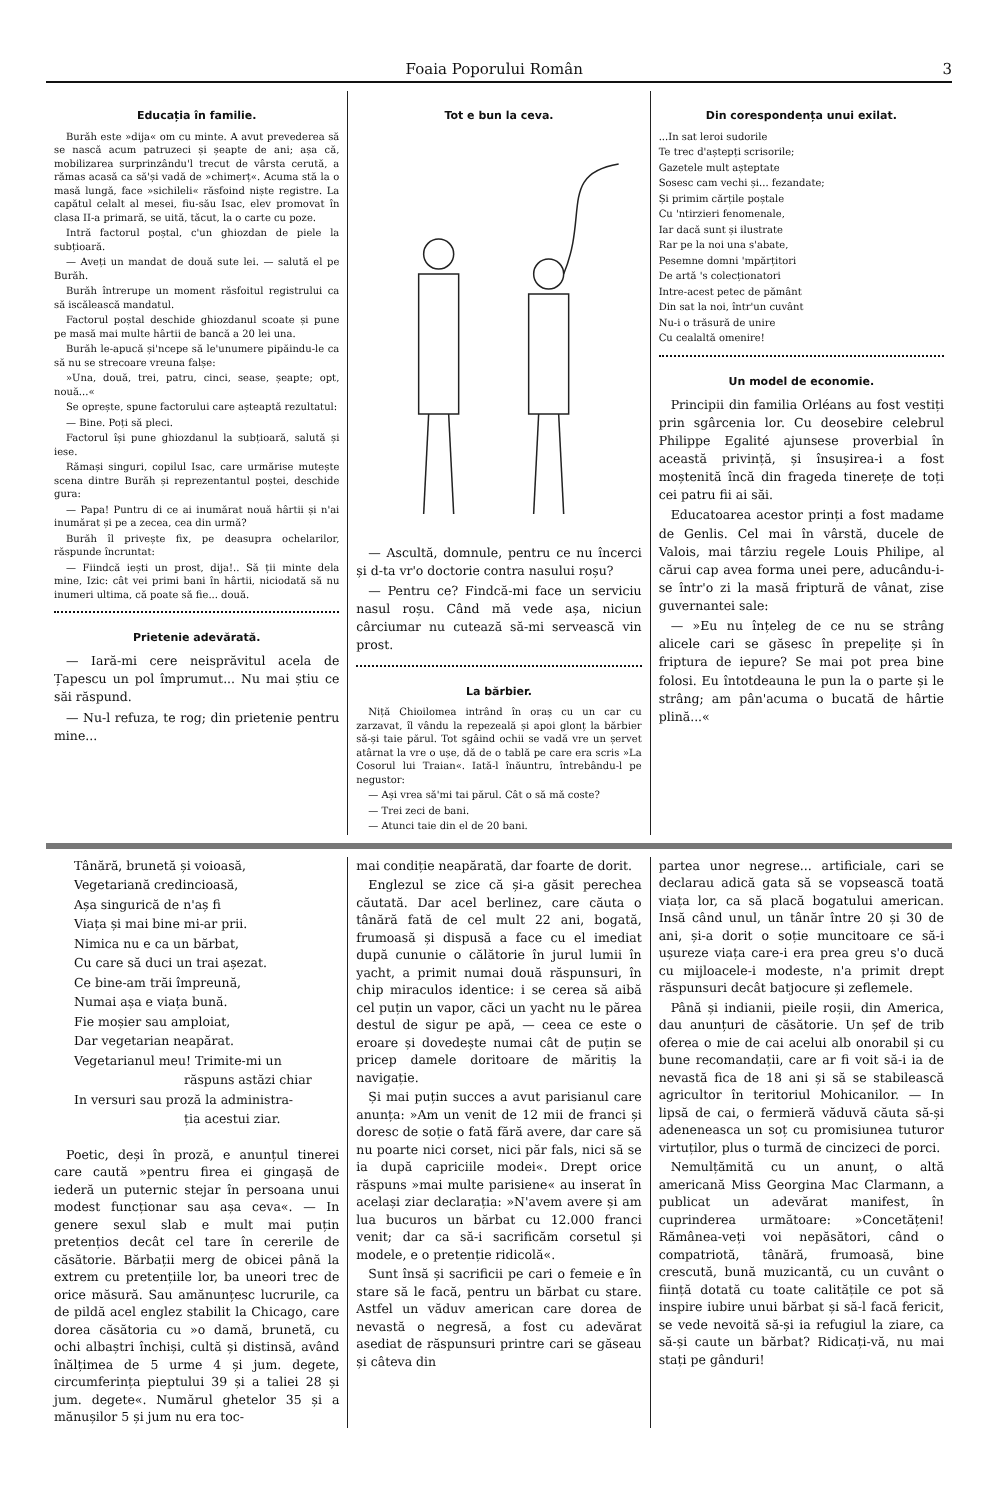Foaia Poporului Român 3
Educația în familie.
Burăh este »dija« om cu minte. A avut prevederea să se nască acum patruzeci și șeapte de ani; așa că, mobilizarea surprinzându'l trecut de vârsta cerută, a rămas acasă ca să'și vadă de »chimerț«. Acuma stă la o masă lungă, face »sichileli« răsfoind niște registre. La capătul celalt al mesei, fiu-său Isac, elev promovat în clasa II-a primară, se uită, tăcut, la o carte cu poze.
Intră factorul poștal, c'un ghiozdan de piele la subțioară.
— Aveți un mandat de două sute lei. — salută el pe Burăh.
Burăh întrerupe un moment răsfoitul registrului ca să iscălească mandatul.
Factorul poștal deschide ghiozdanul scoate și pune pe masă mai multe hârtii de bancă a 20 lei una.
Burăh le-apucă și'ncepe să le'unumere pipăindu-le ca să nu se strecoare vreuna falșe:
»Una, două, trei, patru, cinci, sease, șeapte; opt, nouă...«
Se oprește, spune factorului care așteaptă rezultatul:
— Bine. Poți să pleci.
Factorul își pune ghiozdanul la subțioară, salută și iese.
Rămași singuri, copilul Isac, care urmărise mutește scena dintre Burăh și reprezentantul poștei, deschide gura:
— Papa! Puntru di ce ai inumărat nouă hârtii și n'ai inumărat și pe a zecea, cea din urmă?
Burăh îl privește fix, pe deasupra ochelarilor, răspunde încruntat:
— Fiindcă iești un prost, dija!.. Să ții minte dela mine, Izic: cât vei primi bani în hârtii, niciodată să nu inumeri ultima, că poate să fie... două.
Prietenie adevărată.
— Iară-mi cere neisprăvitul acela de Țapescu un pol împrumut... Nu mai știu ce săi răspund.
— Nu-l refuza, te rog; din prietenie pentru mine...
Tot e bun la ceva.
— Ascultă, domnule, pentru ce nu încerci și d-ta vr'o doctorie contra nasului roșu?
— Pentru ce? Findcă-mi face un serviciu nasul roșu. Când mă vede așa, niciun cârciumar nu cutează să-mi servească vin prost.
La bărbier.
Niță Chioilomea intrând în oraș cu un car cu zarzavat, îl vându la repezeală și apoi glonț la bărbier să-și taie părul. Tot sgâind ochii se vadă vre un șervet atârnat la vre o ușe, dă de o tablă pe care era scris »La Cosorul lui Traian«. Iată-l înăuntru, întrebându-l pe negustor:
— Ași vrea să'mi tai părul. Cât o să mă coste?
— Trei zeci de bani.
— Atunci taie din el de 20 bani.
Din corespondența unui exilat.
...In sat leroi sudorile
Te trec d'aștepți scrisorile;
Gazetele mult așteptate
Sosesc cam vechi și... fezandate;
Și primim cărțile poștale
Cu 'ntirzieri fenomenale,
Iar dacă sunt și ilustrate
Rar pe la noi una s'abate,
Pesemne domni 'mpărțitori
De artă 's colecționatori
Intre-acest petec de pământ
Din sat la noi, într'un cuvânt
Nu-i o trăsură de unire
Cu cealaltă omenire!
Un model de economie.
Principii din familia Orléans au fost vestiți prin sgârcenia lor. Cu deosebire celebrul Philippe Egalité ajunsese proverbial în această privință, și însușirea-i a fost moștenită încă din fragedа tinerețe de toți cei patru fii ai săi.
Educatoarea acestor prinți a fost madame de Genlis. Cel mai în vârstă, ducele de Valois, mai târziu regele Louis Philipe, al cărui cap avea forma unei pere, aducându-i-se într'o zi la masă friptură de vânat, zise guvernantei sale:
— »Eu nu înțeleg de ce nu se strâng alicele cari se găsesc în prepelițe și în friptura de iepure? Se mai pot prea bine folosi. Eu întotdeauna le pun la o parte și le strâng; am pân'acuma o bucată de hârtie plină...«
Tânără, brunetă și voioasă,
Vegetariană credincioasă,
Așa singurică de n'aș fi
Viața și mai bine mi-ar prii.
Nimica nu e ca un bărbat,
Cu care să duci un trai așezat.
Ce bine-am trăi împreună,
Numai așa e viața bună.
Fie moșier sau amploiat,
Dar vegetarian neapărat.
Vegetarianul meu! Trimite-mi un
răspuns astăzi chiar
In versuri sau proză la administra-
ția acestui ziar.
Poetic, deși în proză, e anunțul tinerei care caută »pentru firea ei gingașă de iederă un puternic stejar în persoana unui modest funcționar sau așa ceva«. — In genere sexul slab e mult mai puțin pretențios decât cel tare în cererile de căsătorie. Bărbații merg de obicei până la extrem cu pretențiile lor, ba uneori trec de orice măsură. Sau amănunțesc lucrurile, ca de pildă acel englez stabilit la Chicago, care dorea căsătoria cu »o damă, brunetă, cu ochi albaștri închiși, cultă și distinsă, având înălțimea de 5 urme 4 și jum. degete, circumferința pieptului 39 și a taliei 28 și jum. degete«. Numărul ghetelor 35 și a mănușilor 5 și jum nu era toc-
mai condiție neapărată, dar foarte de dorit.
Englezul se zice că și-a găsit perechea căutată. Dar acel berlinez, care căuta o tânără fată de cel mult 22 ani, bogată, frumoasă și dispusă a face cu el imediat după cununie o călătorie în jurul lumii în yacht, a primit numai două răspunsuri, în chip miraculos identice: i se cerea să aibă cel puțin un vapor, căci un yacht nu le părea destul de sigur pe apă, — ceea ce este o eroare și dovedește numai cât de puțin se pricep damele doritoare de măritiș la navigație.
Și mai puțin succes a avut parisianul care anunța: »Am un venit de 12 mii de franci și doresc de soție o fată fără avere, dar care să nu poarte nici corset, nici păr fals, nici să se ia după capriciile modei«. Drept orice răspuns »mai multe parisiene« au inserat în același ziar declarația: »N'avem avere și am lua bucuros un bărbat cu 12.000 franci venit; dar ca să-i sacrificăm corsetul și modele, e o pretenție ridicolă«.
Sunt însă și sacrificii pe cari o femeie e în stare să le facă, pentru un bărbat cu stare. Astfel un văduv american care dorea de nevastă o negresă, a fost cu adevărat asediat de răspunsuri printre cari se găseau și câteva din
partea unor negrese... artificiale, cari se declarau adică gata să se vopsească toată viața lor, ca să placă bogatului american. Insă când unul, un tânăr între 20 și 30 de ani, și-a dorit o soție muncitoare ce să-i ușureze viața care-i era prea greu s'o ducă cu mijloacele-i modeste, n'a primit drept răspunsuri decât batjocure și zeflemele.
Până și indianii, pieile roșii, din America, dau anunțuri de căsătorie. Un șef de trib oferea o mie de cai acelui alb onorabil și cu bune recomandații, care ar fi voit să-i ia de nevastă fica de 18 ani și să se stabilească agricultor în teritoriul Mohicanilor. — In lipsă de cai, o fermieră văduvă căuta să-și adeneneasca un soț cu promisiunea tuturor virtuților, plus o turmă de cincizeci de porci.
Nemulțămită cu un anunț, o altă americană Miss Georgina Mac Clarmann, a publicat un adevărat manifest, în cuprinderea următoare: »Concetățeni! Rămânea-veți voi nepăsători, când o compatriotă, tânără, frumoasă, bine crescută, bună muzicantă, cu un cuvânt o ființă dotată cu toate calitățile ce pot să inspire iubire unui bărbat și să-l facă fericit, se vede nevoită să-și ia refugiul la ziare, ca să-și caute un bărbat? Ridicați-vă, nu mai stați pe gânduri!